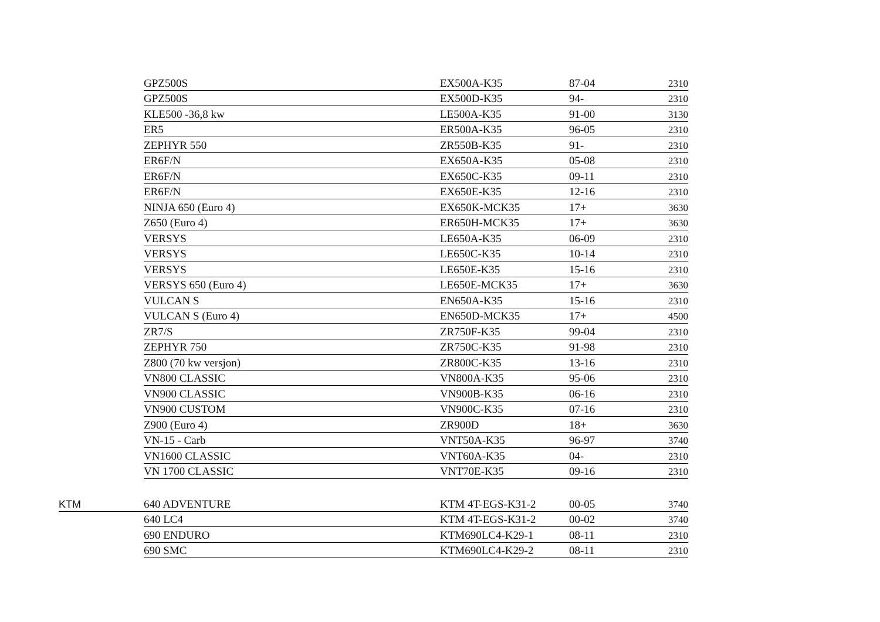| | GPZ500S | EX500A-K35 | 87-04 | 2310 |
| | GPZ500S | EX500D-K35 | 94- | 2310 |
| | KLE500 -36,8 kw | LE500A-K35 | 91-00 | 3130 |
| | ER5 | ER500A-K35 | 96-05 | 2310 |
| | ZEPHYR 550 | ZR550B-K35 | 91- | 2310 |
| | ER6F/N | EX650A-K35 | 05-08 | 2310 |
| | ER6F/N | EX650C-K35 | 09-11 | 2310 |
| | ER6F/N | EX650E-K35 | 12-16 | 2310 |
| | NINJA 650 (Euro 4) | EX650K-MCK35 | 17+ | 3630 |
| | Z650 (Euro 4) | ER650H-MCK35 | 17+ | 3630 |
| | VERSYS | LE650A-K35 | 06-09 | 2310 |
| | VERSYS | LE650C-K35 | 10-14 | 2310 |
| | VERSYS | LE650E-K35 | 15-16 | 2310 |
| | VERSYS 650 (Euro 4) | LE650E-MCK35 | 17+ | 3630 |
| | VULCAN S | EN650A-K35 | 15-16 | 2310 |
| | VULCAN S (Euro 4) | EN650D-MCK35 | 17+ | 4500 |
| | ZR7/S | ZR750F-K35 | 99-04 | 2310 |
| | ZEPHYR 750 | ZR750C-K35 | 91-98 | 2310 |
| | Z800 (70 kw versjon) | ZR800C-K35 | 13-16 | 2310 |
| | VN800 CLASSIC | VN800A-K35 | 95-06 | 2310 |
| | VN900 CLASSIC | VN900B-K35 | 06-16 | 2310 |
| | VN900 CUSTOM | VN900C-K35 | 07-16 | 2310 |
| | Z900 (Euro 4) | ZR900D | 18+ | 3630 |
| | VN-15 - Carb | VNT50A-K35 | 96-97 | 3740 |
| | VN1600 CLASSIC | VNT60A-K35 | 04- | 2310 |
| | VN 1700 CLASSIC | VNT70E-K35 | 09-16 | 2310 |
| KTM | 640 ADVENTURE | KTM 4T-EGS-K31-2 | 00-05 | 3740 |
| | 640 LC4 | KTM 4T-EGS-K31-2 | 00-02 | 3740 |
| | 690 ENDURO | KTM690LC4-K29-1 | 08-11 | 2310 |
| | 690 SMC | KTM690LC4-K29-2 | 08-11 | 2310 |